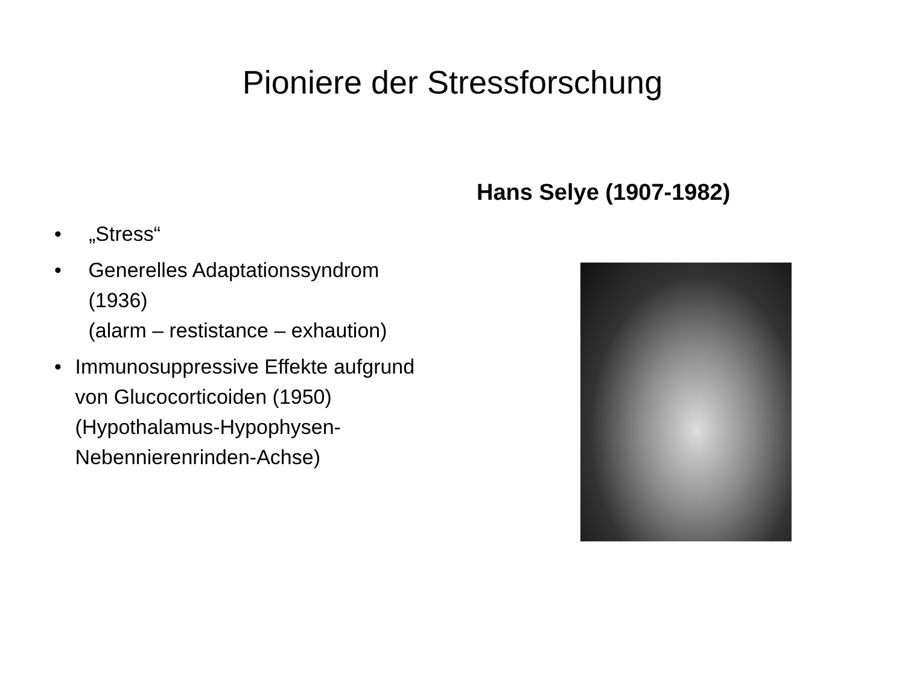Pioniere der Stressforschung
• „Stress“
• Generelles Adaptationssyndrom (1936)
(alarm – restistance – exhaution)
• Immunosuppressive Effekte aufgrund von Glucocorticoiden (1950)
(Hypothalamus-Hypophysen-Nebennierenrinden-Achse)
Hans Selye (1907-1982)